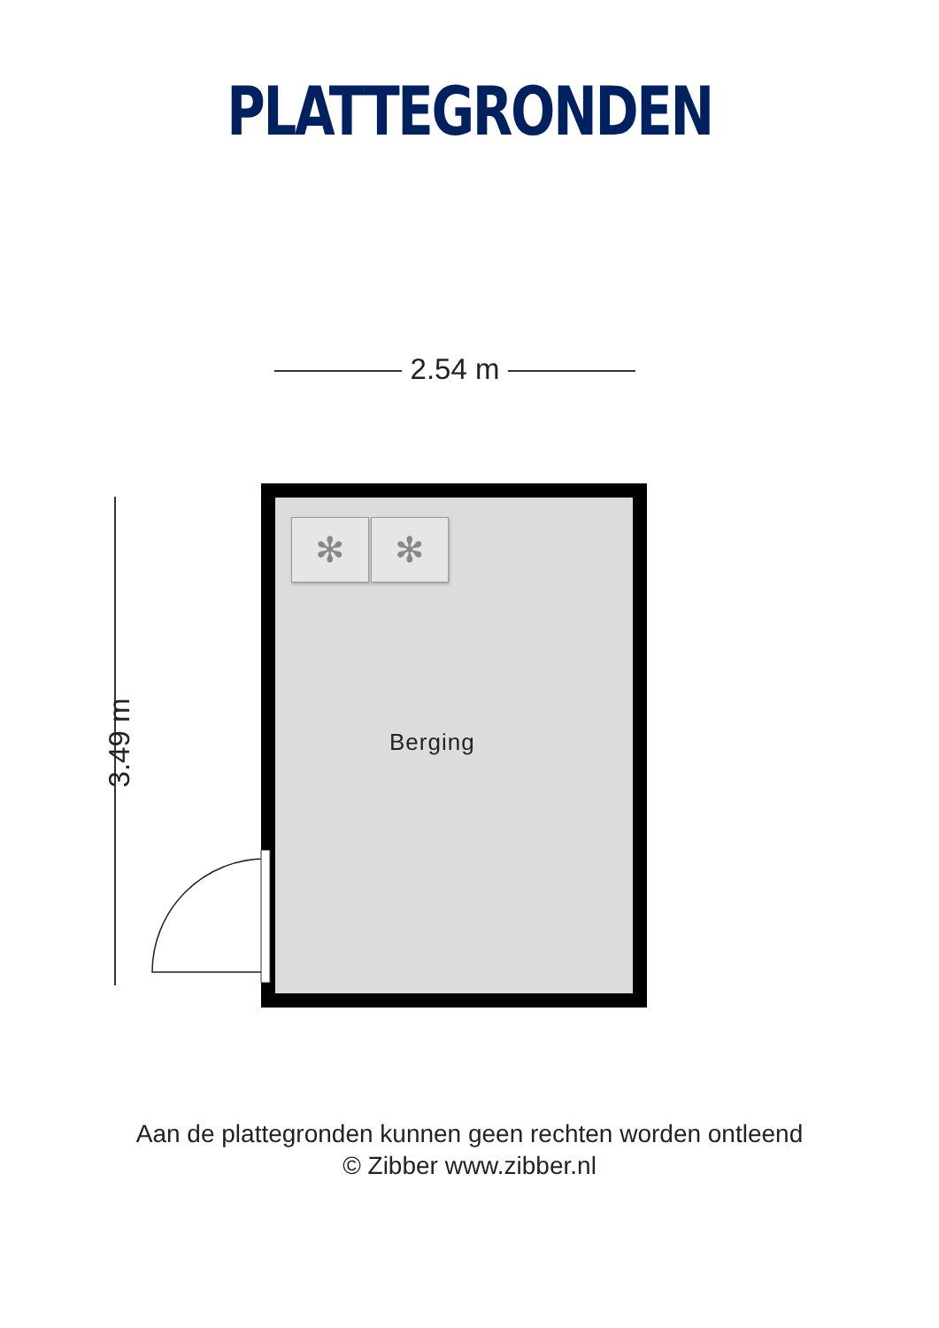PLATTEGRONDEN
2.54 m
3.49 m
✻ ✻
Berging
Aan de plattegronden kunnen geen rechten worden ontleend
© Zibber www.zibber.nl